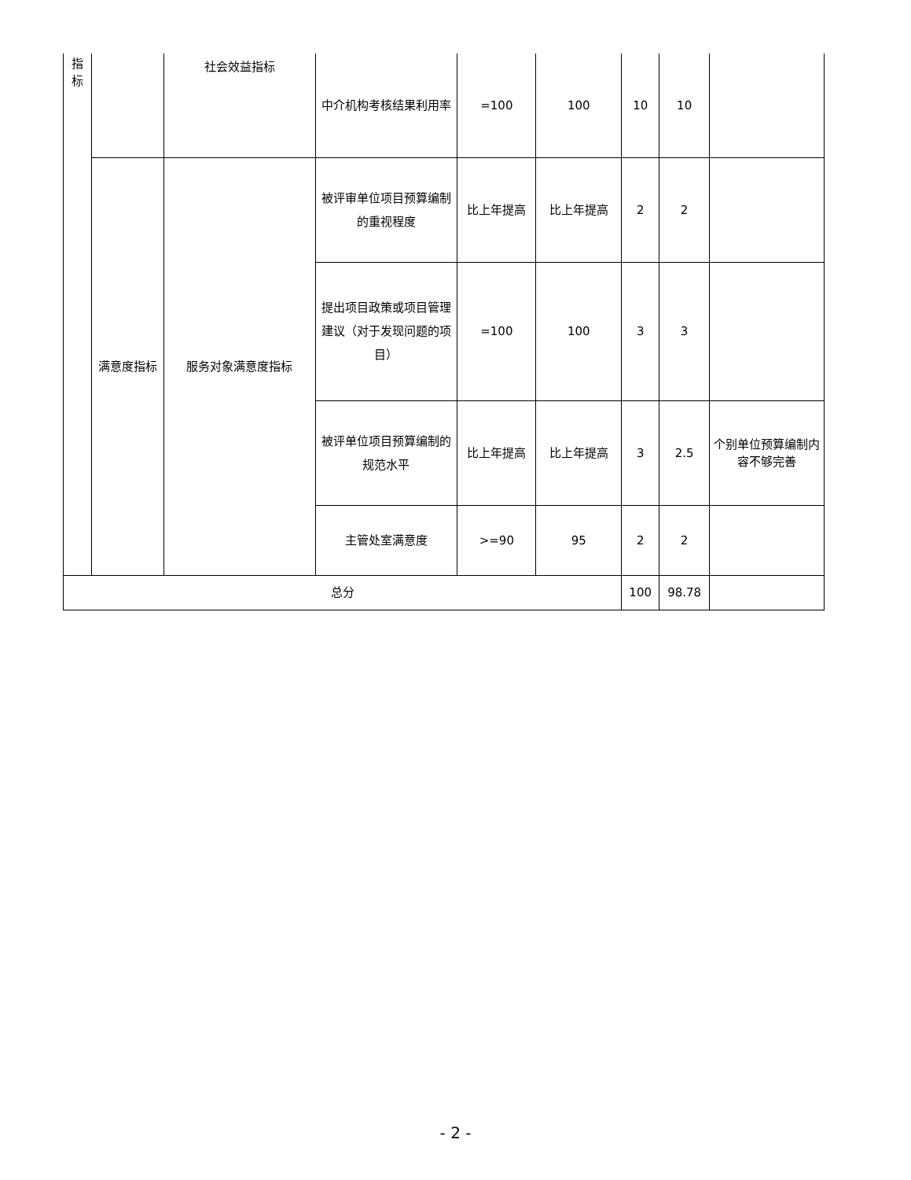| 指 标 | | 社会效益指标 | 中介机构考核结果利用率 | =100 | 100 | 10 | 10 | |
| | 满意度指标 | 服务对象满意度指标 | 被评审单位项目预算编制的重视程度 | 比上年提高 | 比上年提高 | 2 | 2 | |
| | | | 提出项目政策或项目管理建议（对于发现问题的项目） | =100 | 100 | 3 | 3 | |
| | | | 被评单位项目预算编制的规范水平 | 比上年提高 | 比上年提高 | 3 | 2.5 | 个别单位预算编制内容不够完善 |
| | | | 主管处室满意度 | >=90 | 95 | 2 | 2 | |
| 总分 | | | | | | 100 | 98.78 | |
- 2 -